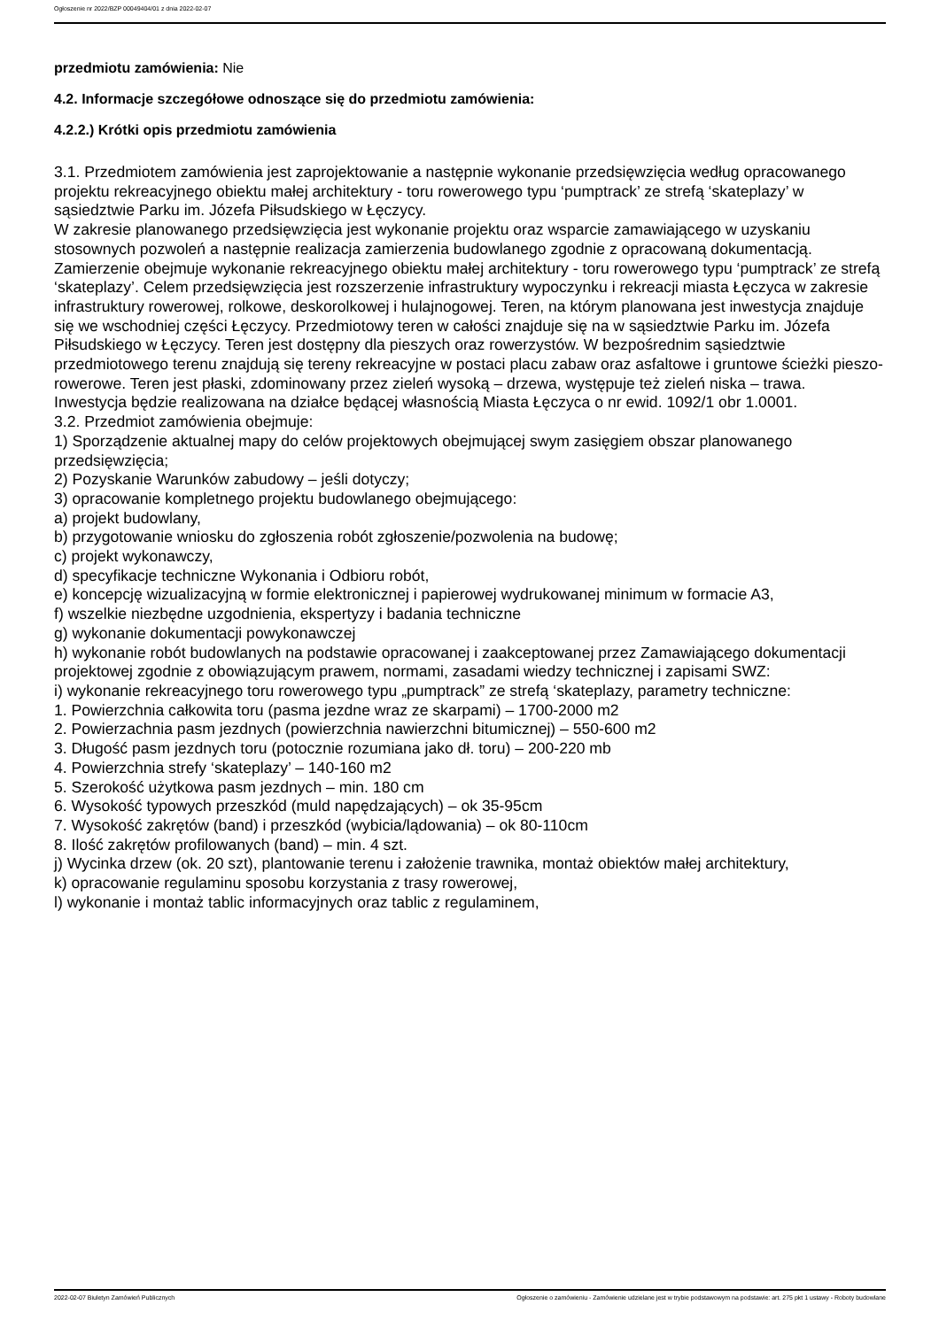Ogłoszenie nr 2022/BZP 00049404/01 z dnia 2022-02-07
przedmiotu zamówienia: Nie
4.2. Informacje szczegółowe odnoszące się do przedmiotu zamówienia:
4.2.2.) Krótki opis przedmiotu zamówienia
3.1. Przedmiotem zamówienia jest zaprojektowanie a następnie wykonanie przedsięwzięcia według opracowanego projektu rekreacyjnego obiektu małej architektury - toru rowerowego typu ‘pumptrack’ ze strefą ‘skateplazy’ w sąsiedztwie Parku im. Józefa Piłsudskiego w Łęczycy.
W zakresie planowanego przedsięwzięcia jest wykonanie projektu oraz wsparcie zamawiającego w uzyskaniu stosownych pozwoleń a następnie realizacja zamierzenia budowlanego zgodnie z opracowaną dokumentacją. Zamierzenie obejmuje wykonanie rekreacyjnego obiektu małej architektury - toru rowerowego typu ‘pumptrack’ ze strefą ‘skateplazy’. Celem przedsięwzięcia jest rozszerzenie infrastruktury wypoczynku i rekreacji miasta Łęczyca w zakresie infrastruktury rowerowej, rolkowe, deskorolkowej i hulajnogowej. Teren, na którym planowana jest inwestycja znajduje się we wschodniej części Łęczycy. Przedmiotowy teren w całości znajduje się na w sąsiedztwie Parku im. Józefa Piłsudskiego w Łęczycy. Teren jest dostępny dla pieszych oraz rowerzystów. W bezpośrednim sąsiedztwie przedmiotowego terenu znajdują się tereny rekreacyjne w postaci placu zabaw oraz asfaltowe i gruntowe ścieżki pieszo-rowerowe. Teren jest płaski, zdominowany przez zieleń wysoką – drzewa, występuje też zieleń niska – trawa.
Inwestycja będzie realizowana na działce będącej własnością Miasta Łęczyca o nr ewid. 1092/1 obr 1.0001.
3.2. Przedmiot zamówienia obejmuje:
1) Sporządzenie aktualnej mapy do celów projektowych obejmującej swym zasięgiem obszar planowanego przedsięwzięcia;
2) Pozyskanie Warunków zabudowy – jeśli dotyczy;
3) opracowanie kompletnego projektu budowlanego obejmującego:
a) projekt budowlany,
b) przygotowanie wniosku do zgłoszenia robót zgłoszenie/pozwolenia na budowę;
c) projekt wykonawczy,
d) specyfikacje techniczne Wykonania i Odbioru robót,
e) koncepcję wizualizacyjną w formie elektronicznej i papierowej wydrukowanej minimum w formacie A3,
f) wszelkie niezbędne uzgodnienia, ekspertyzy i badania techniczne
g) wykonanie dokumentacji powykonawczej
h) wykonanie robót budowlanych na podstawie opracowanej i zaakceptowanej przez Zamawiającego dokumentacji projektowej zgodnie z obowiązującym prawem, normami, zasadami wiedzy technicznej i zapisami SWZ:
i) wykonanie rekreacyjnego toru rowerowego typu „pumptrack” ze strefą ‘skateplazy, parametry techniczne:
1. Powierzchnia całkowita toru (pasma jezdne wraz ze skarpami) – 1700-2000 m2
2. Powierzachnia pasm jezdnych (powierzchnia nawierzchni bitumicznej) – 550-600 m2
3. Długość pasm jezdnych toru (potocznie rozumiana jako dł. toru) – 200-220 mb
4. Powierzchnia strefy ‘skateplazy’ – 140-160 m2
5. Szerokość użytkowa pasm jezdnych – min. 180 cm
6. Wysokość typowych przeszkód (muld napędzających) – ok 35-95cm
7. Wysokość zakrętów (band) i przeszkód (wybicia/lądowania) – ok 80-110cm
8. Ilość zakrętów profilowanych (band) – min. 4 szt.
j) Wycinka drzew (ok. 20 szt), plantowanie terenu i założenie trawnika, montaż obiektów małej architektury,
k) opracowanie regulaminu sposobu korzystania z trasy rowerowej,
l) wykonanie i montaż tablic informacyjnych oraz tablic z regulaminem,
2022-02-07 Biuletyn Zamówień Publicznych Ogłoszenie o zamówieniu - Zamówienie udzielane jest w trybie podstawowym na podstawie: art. 275 pkt 1 ustawy - Roboty budowlane